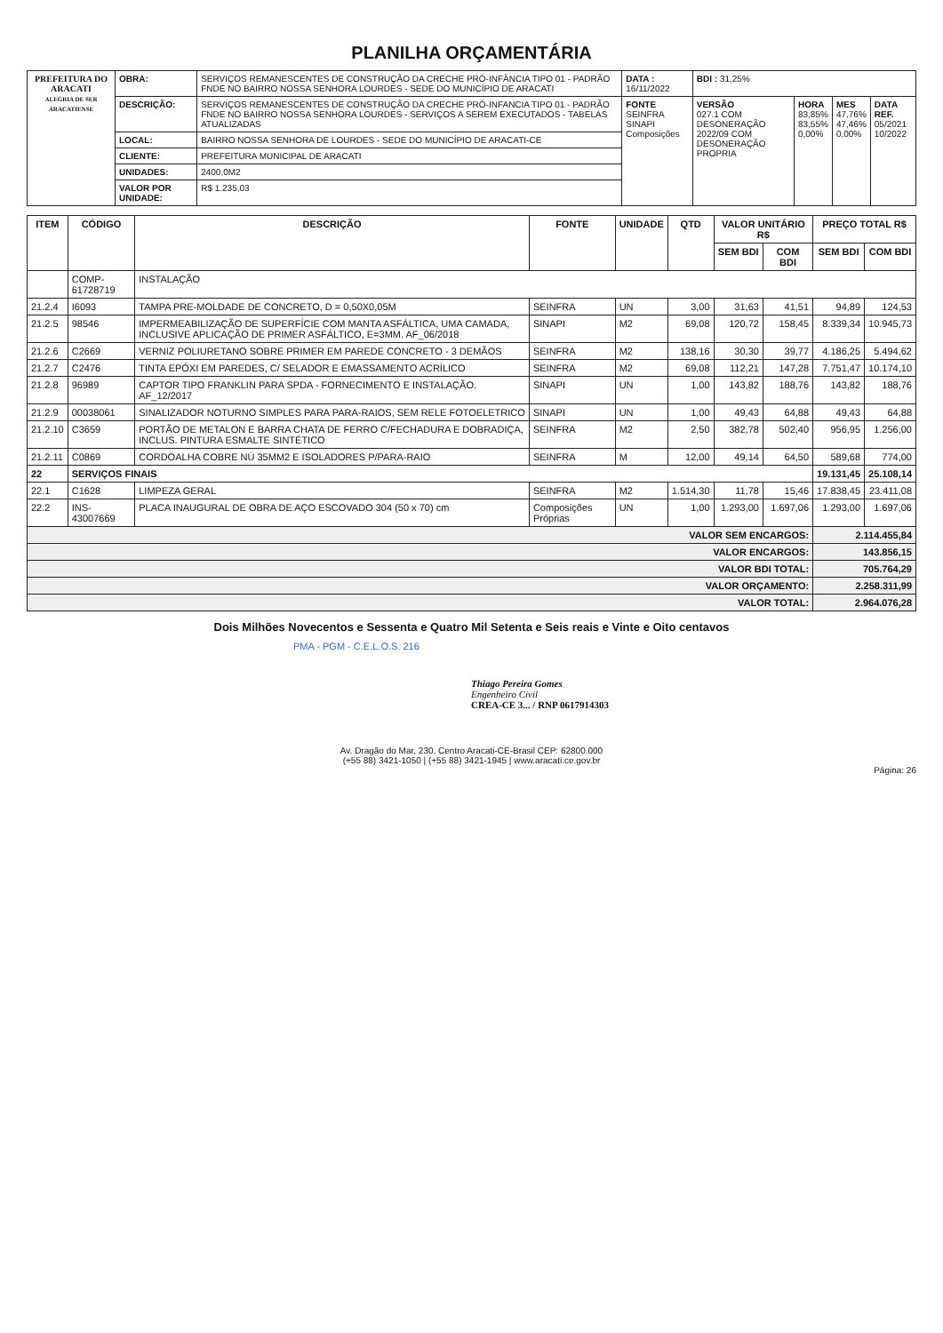PLANILHA ORÇAMENTÁRIA
| PREFEITURA DO ARACATI ALEGRIA DE SER ARACATIENSE | OBRA: | SERVIÇOS REMANESCENTES DE CONSTRUÇÃO DA CRECHE PRÓ-INFÂNCIA TIPO 01 - PADRÃO FNDE NO BAIRRO NOSSA SENHORA LOURDES - SEDE DO MUNICÍPIO DE ARACATI | DATA : 16/11/2022 | BDI : 31,25% | | | |
| | DESCRIÇÃO: | SERVIÇOS REMANESCENTES DE CONSTRUÇÃO DA CRECHE PRÓ-INFANCIA TIPO 01 - PADRÃO FNDE NO BAIRRO NOSSA SENHORA LOURDES - SERVIÇOS A SEREM EXECUTADOS - TABELAS ATUALIZADAS | FONTE SEINFRA SINAPI Composições | VERSÃO 027.1 COM DESONERAÇÃO 2022/09 COM DESONERAÇÃO PROPRIA | HORA 83,85% 83,55% 0,00% | MES 47,76% 47,46% 0,00% | DATA REF. 05/2021 10/2022 |
| | LOCAL: | BAIRRO NOSSA SENHORA DE LOURDES - SEDE DO MUNICÍPIO DE ARACATI-CE | | | | | |
| | CLIENTE: | PREFEITURA MUNICIPAL DE ARACATI | | | | | |
| | UNIDADES: | 2400,0M2 | | | | | |
| | VALOR POR UNIDADE: | R$ 1.235,03 | | | | | |
| ITEM | CÓDIGO | DESCRIÇÃO | FONTE | UNIDADE | QTD | VALOR UNITÁRIO R$ | | PREÇO TOTAL R$ | |
| --- | --- | --- | --- | --- | --- | --- | --- | --- | --- |
| | | | | | | SEM BDI | COM BDI | SEM BDI | COM BDI |
| | COMP-61728719 | INSTALAÇÃO | | | | | | | |
| 21.2.4 | I6093 | TAMPA PRE-MOLDADE DE CONCRETO, D = 0,50X0,05M | SEINFRA | UN | 3,00 | 31,63 | 41,51 | 94,89 | 124,53 |
| 21.2.5 | 98546 | IMPERMEABILIZAÇÃO DE SUPERFÍCIE COM MANTA ASFÁLTICA, UMA CAMADA, INCLUSIVE APLICAÇÃO DE PRIMER ASFÁLTICO, E=3MM. AF_06/2018 | SINAPI | M2 | 69,08 | 120,72 | 158,45 | 8.339,34 | 10.945,73 |
| 21.2.6 | C2669 | VERNIZ POLIURETANO SOBRE PRIMER EM PAREDE CONCRETO - 3 DEMÃOS | SEINFRA | M2 | 138,16 | 30,30 | 39,77 | 4.186,25 | 5.494,62 |
| 21.2.7 | C2476 | TINTA EPÓXI EM PAREDES, C/ SELADOR E EMASSAMENTO ACRÍLICO | SEINFRA | M2 | 69,08 | 112,21 | 147,28 | 7.751,47 | 10.174,10 |
| 21.2.8 | 96989 | CAPTOR TIPO FRANKLIN PARA SPDA - FORNECIMENTO E INSTALAÇÃO. AF_12/2017 | SINAPI | UN | 1,00 | 143,82 | 188,76 | 143,82 | 188,76 |
| 21.2.9 | 00038061 | SINALIZADOR NOTURNO SIMPLES PARA PARA-RAIOS, SEM RELE FOTOELETRICO | SINAPI | UN | 1,00 | 49,43 | 64,88 | 49,43 | 64,88 |
| 21.2.10 | C3659 | PORTÃO DE METALON E BARRA CHATA DE FERRO C/FECHADURA E DOBRADIÇA, INCLUS. PINTURA ESMALTE SINTÉTICO | SEINFRA | M2 | 2,50 | 382,78 | 502,40 | 956,95 | 1.256,00 |
| 21.2.11 | C0869 | CORDOALHA COBRE NÚ 35MM2 E ISOLADORES P/PARA-RAIO | SEINFRA | M | 12,00 | 49,14 | 64,50 | 589,68 | 774,00 |
| 22 | SERVIÇOS FINAIS | | | | | | | 19.131,45 | 25.108,14 |
| 22.1 | C1628 | LIMPEZA GERAL | SEINFRA | M2 | 1.514,30 | 11,78 | 15,46 | 17.838,45 | 23.411,08 |
| 22.2 | INS-43007669 | PLACA INAUGURAL DE OBRA DE AÇO ESCOVADO 304 (50 x 70) cm | Composições Próprias | UN | 1,00 | 1.293,00 | 1.697,06 | 1.293,00 | 1.697,06 |
| VALOR SEM ENCARGOS: | | | | | | | | 2.114.455,84 | |
| VALOR ENCARGOS: | | | | | | | | 143.856,15 | |
| VALOR BDI TOTAL: | | | | | | | | 705.764,29 | |
| VALOR ORÇAMENTO: | | | | | | | | 2.258.311,99 | |
| VALOR TOTAL: | | | | | | | | 2.964.076,28 | |
Dois Milhões Novecentos e Sessenta e Quatro Mil Setenta e Seis reais e Vinte e Oito centavos
PMA - PGM - C.E.L.O.S. 216
Thiago Pereira Gomes
Engenheiro Civil
CREA-CE 3... / RNP 0617914303
Av. Dragão do Mar, 230, Centro Aracati-CE-Brasil CEP: 62800.000
(+55 88) 3421-1050 | (+55 88) 3421-1945 | www.aracati.ce.gov.br
Página: 26